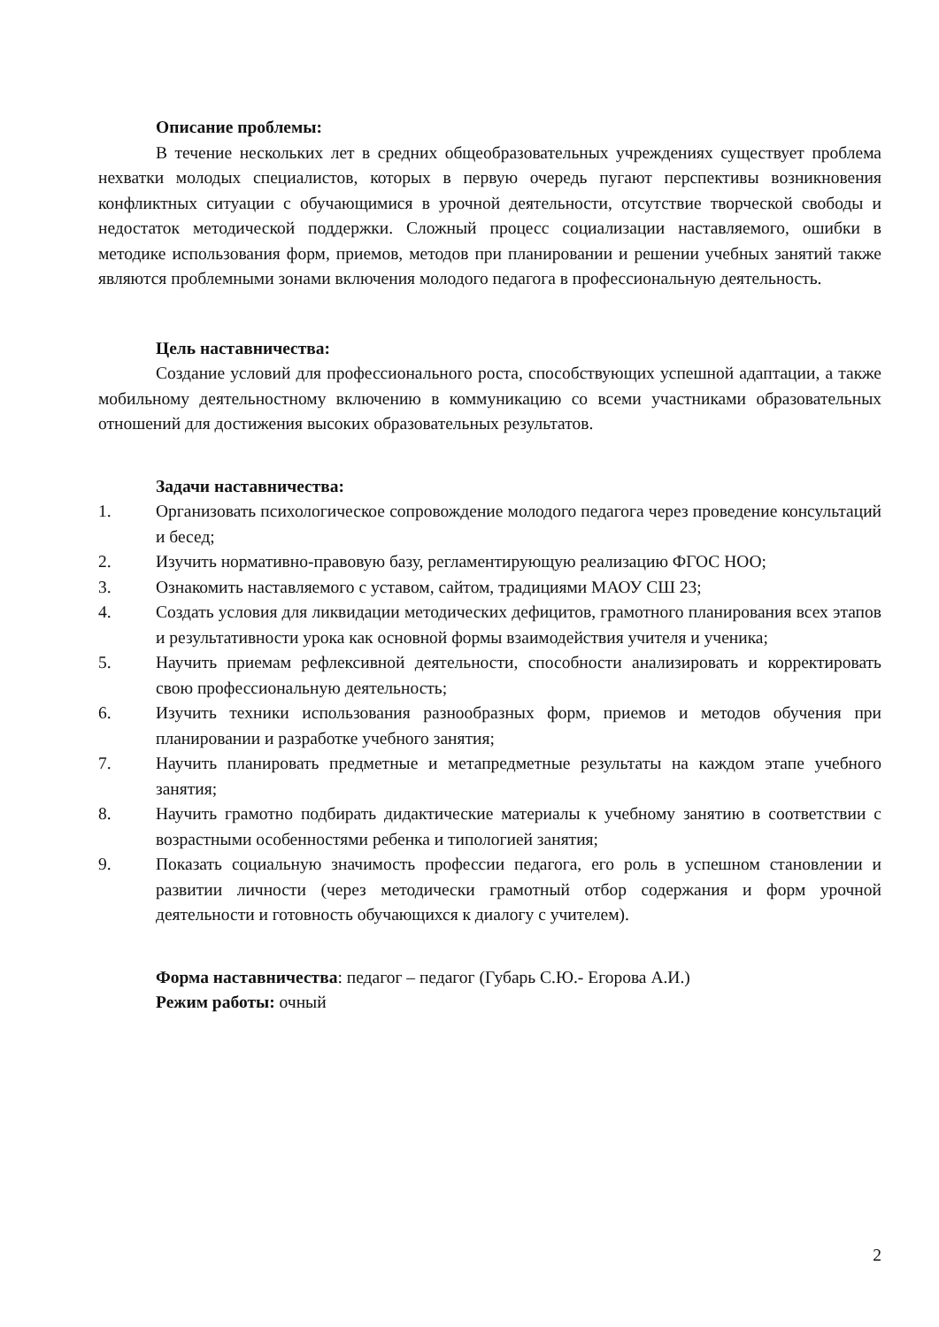Описание проблемы:
В течение нескольких лет в средних общеобразовательных учреждениях существует проблема нехватки молодых специалистов, которых в первую очередь пугают перспективы возникновения конфликтных ситуации с обучающимися в урочной деятельности, отсутствие творческой свободы и недостаток методической поддержки. Сложный процесс социализации наставляемого, ошибки в методике использования форм, приемов, методов при планировании и решении учебных занятий также являются проблемными зонами включения молодого педагога в профессиональную деятельность.
Цель наставничества:
Создание условий для профессионального роста, способствующих успешной адаптации, а также мобильному деятельностному включению в коммуникацию со всеми участниками образовательных отношений для достижения высоких образовательных результатов.
Задачи наставничества:
1. Организовать психологическое сопровождение молодого педагога через проведение консультаций и бесед;
2. Изучить нормативно-правовую базу, регламентирующую реализацию ФГОС НОО;
3. Ознакомить наставляемого с уставом, сайтом, традициями МАОУ СШ 23;
4. Создать условия для ликвидации методических дефицитов, грамотного планирования всех этапов и результативности урока как основной формы взаимодействия учителя и ученика;
5. Научить приемам рефлексивной деятельности, способности анализировать и корректировать свою профессиональную деятельность;
6. Изучить техники использования разнообразных форм, приемов и методов обучения при планировании и разработке учебного занятия;
7. Научить планировать предметные и метапредметные результаты на каждом этапе учебного занятия;
8. Научить грамотно подбирать дидактические материалы к учебному занятию в соответствии с возрастными особенностями ребенка и типологией занятия;
9. Показать социальную значимость профессии педагога, его роль в успешном становлении и развитии личности (через методически грамотный отбор содержания и форм урочной деятельности и готовность обучающихся к диалогу с учителем).
Форма наставничества: педагог – педагог (Губарь С.Ю.- Егорова А.И.)
Режим работы: очный
2